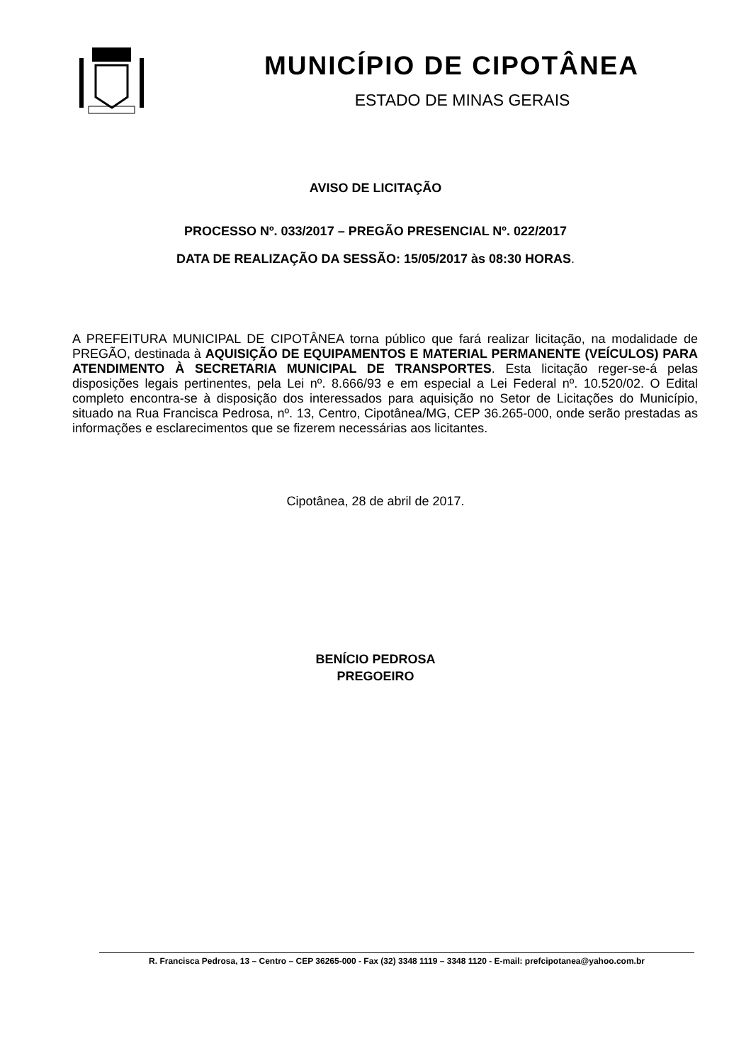MUNICÍPIO DE CIPOTÂNEA
ESTADO DE MINAS GERAIS
AVISO DE LICITAÇÃO
PROCESSO Nº. 033/2017 – PREGÃO PRESENCIAL Nº. 022/2017
DATA DE REALIZAÇÃO DA SESSÃO: 15/05/2017 às 08:30 HORAS.
A PREFEITURA MUNICIPAL DE CIPOTÂNEA torna público que fará realizar licitação, na modalidade de PREGÃO, destinada à AQUISIÇÃO DE EQUIPAMENTOS E MATERIAL PERMANENTE (VEÍCULOS) PARA ATENDIMENTO À SECRETARIA MUNICIPAL DE TRANSPORTES. Esta licitação reger-se-á pelas disposições legais pertinentes, pela Lei nº. 8.666/93 e em especial a Lei Federal nº. 10.520/02. O Edital completo encontra-se à disposição dos interessados para aquisição no Setor de Licitações do Município, situado na Rua Francisca Pedrosa, nº. 13, Centro, Cipotânea/MG, CEP 36.265-000, onde serão prestadas as informações e esclarecimentos que se fizerem necessárias aos licitantes.
Cipotânea, 28 de abril de 2017.
BENÍCIO PEDROSA
PREGOEIRO
R. Francisca Pedrosa, 13 – Centro – CEP 36265-000 - Fax (32) 3348 1119 – 3348 1120 - E-mail: prefcipotanea@yahoo.com.br